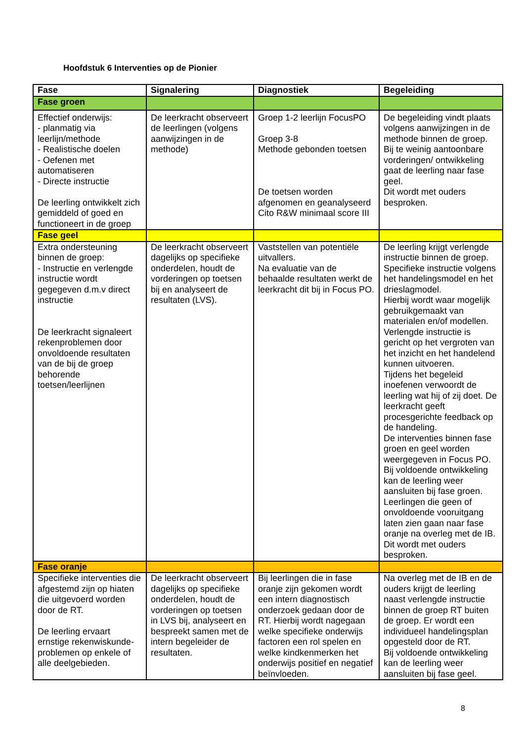Hoofdstuk 6 Interventies op de Pionier
| Fase | Signalering | Diagnostiek | Begeleiding |
| --- | --- | --- | --- |
| Fase groen | | | |
| Effectief onderwijs: - planmatig via leerlijn/methode - Realistische doelen - Oefenen met automatiseren - Directe instructie De leerling ontwikkelt zich gemiddeld of goed en functioneert in de groep | De leerkracht observeert de leerlingen (volgens aanwijzingen in de methode) | Groep 1-2 leerlijn FocusPO Groep 3-8 Methode gebonden toetsen De toetsen worden afgenomen en geanalyseerd Cito R&W minimaal score III | De begeleiding vindt plaats volgens aanwijzingen in de methode binnen de groep. Bij te weinig aantoonbare vorderingen/ ontwikkeling gaat de leerling naar fase geel. Dit wordt met ouders besproken. |
| Fase geel | | | |
| Extra ondersteuning binnen de groep: - Instructie en verlengde instructie wordt gegegeven d.m.v direct instructie De leerkracht signaleert rekenproblemen door onvoldoende resultaten van de bij de groep behorende toetsen/leerlijnen | De leerkracht observeert dagelijks op specifieke onderdelen, houdt de vorderingen op toetsen bij en analyseert de resultaten (LVS). | Vaststellen van potentiële uitvallers. Na evaluatie van de behaalde resultaten werkt de leerkracht dit bij in Focus PO. | De leerling krijgt verlengde instructie binnen de groep. Specifieke instructie volgens het handelingsmodel en het drieslagmodel. Hierbij wordt waar mogelijk gebruikgemaakt van materialen en/of modellen. Verlengde instructie is gericht op het vergroten van het inzicht en het handelend kunnen uitvoeren. Tijdens het begeleid inoefenen verwoordt de leerling wat hij of zij doet. De leerkracht geeft procesgerichte feedback op de handeling. De interventies binnen fase groen en geel worden weergegeven in Focus PO. Bij voldoende ontwikkeling kan de leerling weer aansluiten bij fase groen. Leerlingen die geen of onvoldoende vooruitgang laten zien gaan naar fase oranje na overleg met de IB. Dit wordt met ouders besproken. |
| Fase oranje | | | |
| Specifieke interventies die afgestemd zijn op hiaten die uitgevoerd worden door de RT. De leerling ervaart ernstige rekenwiskunde-problemen op enkele of alle deelgebieden. | De leerkracht observeert dagelijks op specifieke onderdelen, houdt de vorderingen op toetsen in LVS bij, analyseert en bespreekt samen met de intern begeleider de resultaten. | Bij leerlingen die in fase oranje zijn gekomen wordt een intern diagnostisch onderzoek gedaan door de RT. Hierbij wordt nagegaan welke specifieke onderwijs factoren een rol spelen en welke kindkenmerken het onderwijs positief en negatief beïnvloeden. | Na overleg met de IB en de ouders krijgt de leerling naast verlengde instructie binnen de groep RT buiten de groep. Er wordt een individueel handelingsplan opgesteld door de RT. Bij voldoende ontwikkeling kan de leerling weer aansluiten bij fase geel. |
8